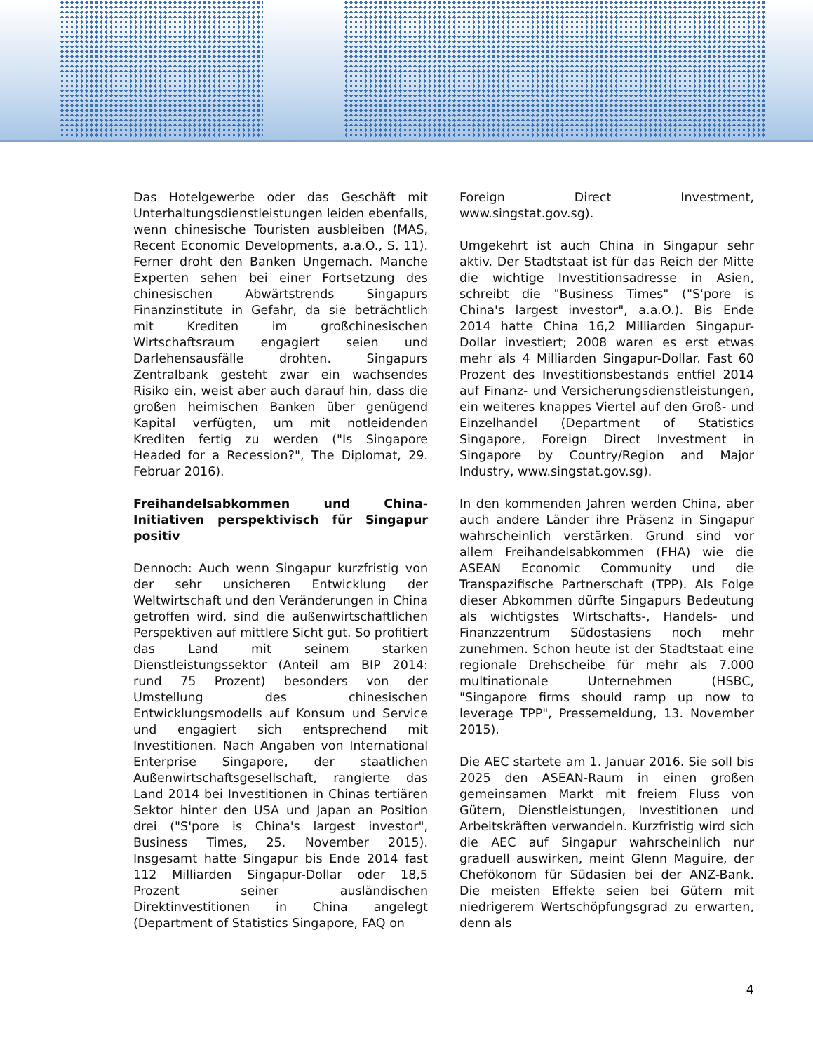Das Hotelgewerbe oder das Geschäft mit Unterhaltungsdienstleistungen leiden ebenfalls, wenn chinesische Touristen ausbleiben (MAS, Recent Economic Developments, a.a.O., S. 11). Ferner droht den Banken Ungemach. Manche Experten sehen bei einer Fortsetzung des chinesischen Abwärtstrends Singapurs Finanzinstitute in Gefahr, da sie beträchtlich mit Krediten im großchinesischen Wirtschaftsraum engagiert seien und Darlehensausfälle drohten. Singapurs Zentralbank gesteht zwar ein wachsendes Risiko ein, weist aber auch darauf hin, dass die großen heimischen Banken über genügend Kapital verfügten, um mit notleidenden Krediten fertig zu werden ("Is Singapore Headed for a Recession?", The Diplomat, 29. Februar 2016).
Freihandelsabkommen und China-Initiativen perspektivisch für Singapur positiv
Dennoch: Auch wenn Singapur kurzfristig von der sehr unsicheren Entwicklung der Weltwirtschaft und den Veränderungen in China getroffen wird, sind die außenwirtschaftlichen Perspektiven auf mittlere Sicht gut. So profitiert das Land mit seinem starken Dienstleistungssektor (Anteil am BIP 2014: rund 75 Prozent) besonders von der Umstellung des chinesischen Entwicklungsmodells auf Konsum und Service und engagiert sich entsprechend mit Investitionen. Nach Angaben von International Enterprise Singapore, der staatlichen Außenwirtschaftsgesellschaft, rangierte das Land 2014 bei Investitionen in Chinas tertiären Sektor hinter den USA und Japan an Position drei ("S'pore is China's largest investor", Business Times, 25. November 2015). Insgesamt hatte Singapur bis Ende 2014 fast 112 Milliarden Singapur-Dollar oder 18,5 Prozent seiner ausländischen Direktinvestitionen in China angelegt (Department of Statistics Singapore, FAQ on
Foreign Direct Investment, www.singstat.gov.sg).
Umgekehrt ist auch China in Singapur sehr aktiv. Der Stadtstaat ist für das Reich der Mitte die wichtige Investitionsadresse in Asien, schreibt die "Business Times" ("S'pore is China's largest investor", a.a.O.). Bis Ende 2014 hatte China 16,2 Milliarden Singapur-Dollar investiert; 2008 waren es erst etwas mehr als 4 Milliarden Singapur-Dollar. Fast 60 Prozent des Investitionsbestands entfiel 2014 auf Finanz- und Versicherungsdienstleistungen, ein weiteres knappes Viertel auf den Groß- und Einzelhandel (Department of Statistics Singapore, Foreign Direct Investment in Singapore by Country/Region and Major Industry, www.singstat.gov.sg).
In den kommenden Jahren werden China, aber auch andere Länder ihre Präsenz in Singapur wahrscheinlich verstärken. Grund sind vor allem Freihandelsabkommen (FHA) wie die ASEAN Economic Community und die Transpazifische Partnerschaft (TPP). Als Folge dieser Abkommen dürfte Singapurs Bedeutung als wichtigstes Wirtschafts-, Handels- und Finanzzentrum Südostasiens noch mehr zunehmen. Schon heute ist der Stadtstaat eine regionale Drehscheibe für mehr als 7.000 multinationale Unternehmen (HSBC, "Singapore firms should ramp up now to leverage TPP", Pressemeldung, 13. November 2015).
Die AEC startete am 1. Januar 2016. Sie soll bis 2025 den ASEAN-Raum in einen großen gemeinsamen Markt mit freiem Fluss von Gütern, Dienstleistungen, Investitionen und Arbeitskräften verwandeln. Kurzfristig wird sich die AEC auf Singapur wahrscheinlich nur graduell auswirken, meint Glenn Maguire, der Chefökonom für Südasien bei der ANZ-Bank. Die meisten Effekte seien bei Gütern mit niedrigerem Wertschöpfungsgrad zu erwarten, denn als
4